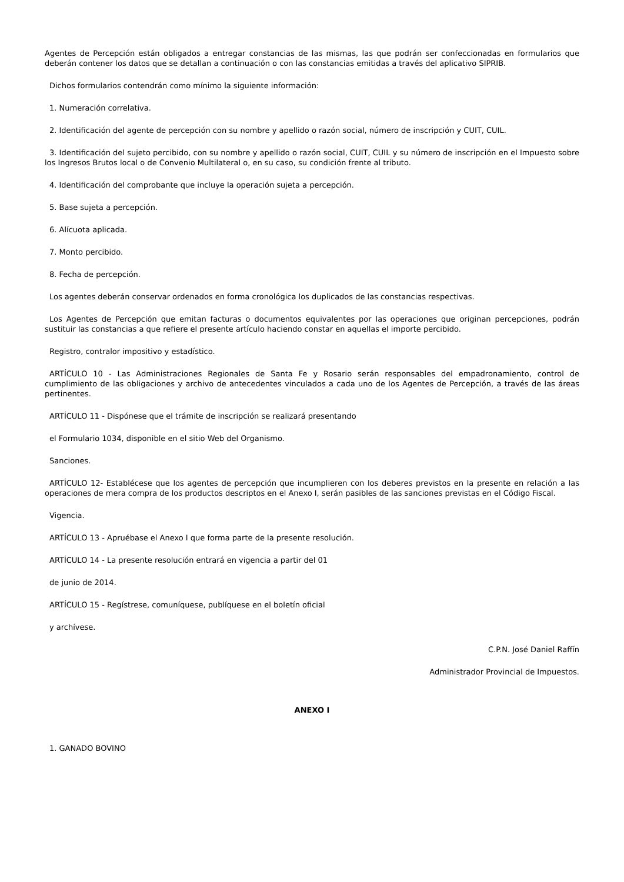Agentes de Percepción están obligados a entregar constancias de las mismas, las que podrán ser confeccionadas en formularios que deberán contener los datos que se detallan a continuación o con las constancias emitidas a través del aplicativo SIPRIB.
Dichos formularios contendrán como mínimo la siguiente información:
1. Numeración correlativa.
2. Identificación del agente de percepción con su nombre y apellido o razón social, número de inscripción y CUIT, CUIL.
3. Identificación del sujeto percibido, con su nombre y apellido o razón social, CUIT, CUIL y su número de inscripción en el Impuesto sobre los Ingresos Brutos local o de Convenio Multilateral o, en su caso, su condición frente al tributo.
4. Identificación del comprobante que incluye la operación sujeta a percepción.
5. Base sujeta a percepción.
6. Alícuota aplicada.
7. Monto percibido.
8. Fecha de percepción.
Los agentes deberán conservar ordenados en forma cronológica los duplicados de las constancias respectivas.
Los Agentes de Percepción que emitan facturas o documentos equivalentes por las operaciones que originan percepciones, podrán sustituir las constancias a que refiere el presente artículo haciendo constar en aquellas el importe percibido.
Registro, contralor impositivo y estadístico.
ARTÍCULO 10 - Las Administraciones Regionales de Santa Fe y Rosario serán responsables del empadronamiento, control de cumplimiento de las obligaciones y archivo de antecedentes vinculados a cada uno de los Agentes de Percepción, a través de las áreas pertinentes.
ARTÍCULO 11 - Dispónese que el trámite de inscripción se realizará presentando
el Formulario 1034, disponible en el sitio Web del Organismo.
Sanciones.
ARTÍCULO 12- Establécese que los agentes de percepción que incumplieren con los deberes previstos en la presente en relación a las operaciones de mera compra de los productos descriptos en el Anexo I, serán pasibles de las sanciones previstas en el Código Fiscal.
Vigencia.
ARTÍCULO 13 - Apruébase el Anexo I que forma parte de la presente resolución.
ARTÍCULO 14 - La presente resolución entrará en vigencia a partir del 01
de junio de 2014.
ARTÍCULO 15 - Regístrese, comuníquese, publíquese en el boletín oficial
y archívese.
C.P.N. José Daniel Raffín
Administrador Provincial de Impuestos.
ANEXO I
1. GANADO BOVINO